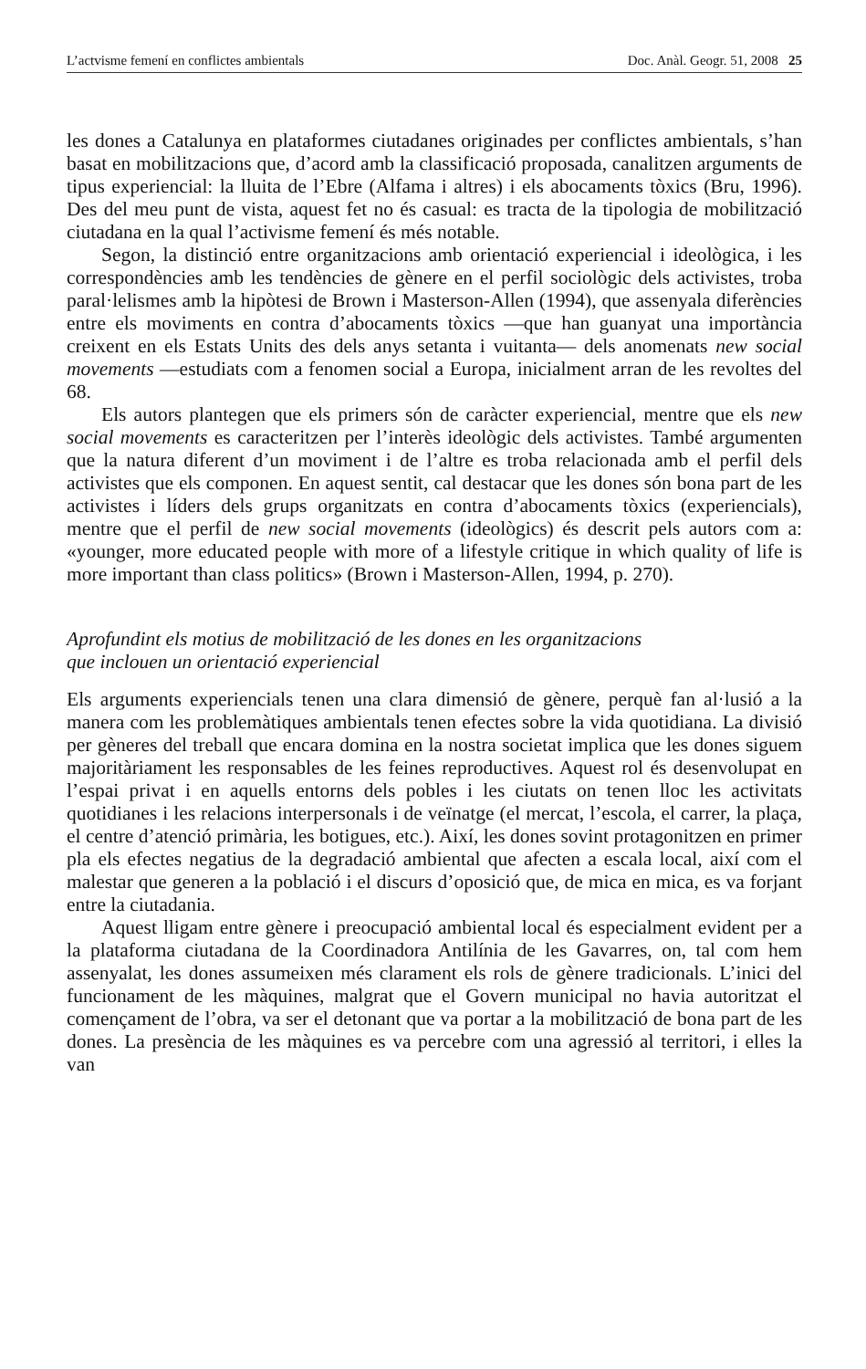L’actvisme femení en conflictes ambientals Doc. Anàl. Geogr. 51, 2008 25
les dones a Catalunya en plataformes ciutadanes originades per conflictes ambientals, s’han basat en mobilitzacions que, d’acord amb la classificació proposada, canalitzen arguments de tipus experiencial: la lluita de l’Ebre (Alfama i altres) i els abocaments tòxics (Bru, 1996). Des del meu punt de vista, aquest fet no és casual: es tracta de la tipologia de mobilització ciutadana en la qual l’activisme femení és més notable.
Segon, la distinció entre organitzacions amb orientació experiencial i ideològica, i les correspondències amb les tendències de gènere en el perfil sociològic dels activistes, troba paral·lelismes amb la hipòtesi de Brown i Masterson-Allen (1994), que assenyala diferències entre els moviments en contra d’abocaments tòxics —que han guanyat una importància creixent en els Estats Units des dels anys setanta i vuitanta— dels anomenats new social movements —estudiats com a fenomen social a Europa, inicialment arran de les revoltes del 68.
Els autors plantegen que els primers són de caràcter experiencial, mentre que els new social movements es caracteritzen per l’interès ideològic dels activistes. També argumenten que la natura diferent d’un moviment i de l’altre es troba relacionada amb el perfil dels activistes que els componen. En aquest sentit, cal destacar que les dones són bona part de les activistes i líders dels grups organitzats en contra d’abocaments tòxics (experiencials), mentre que el perfil de new social movements (ideològics) és descrit pels autors com a: «younger, more educated people with more of a lifestyle critique in which quality of life is more important than class politics» (Brown i Masterson-Allen, 1994, p. 270).
Aprofundint els motius de mobilització de les dones en les organitzacions
que inclouen un orientació experiencial
Els arguments experiencials tenen una clara dimensió de gènere, perquè fan al·lusió a la manera com les problemàtiques ambientals tenen efectes sobre la vida quotidiana. La divisió per gèneres del treball que encara domina en la nostra societat implica que les dones siguem majoritàriament les responsables de les feines reproductives. Aquest rol és desenvolupat en l’espai privat i en aquells entorns dels pobles i les ciutats on tenen lloc les activitats quotidianes i les relacions interpersonals i de veïnatge (el mercat, l’escola, el carrer, la plaça, el centre d’atenció primària, les botigues, etc.). Així, les dones sovint protagonitzen en primer pla els efectes negatius de la degradació ambiental que afecten a escala local, així com el malestar que generen a la població i el discurs d’oposició que, de mica en mica, es va forjant entre la ciutadania.
Aquest lligam entre gènere i preocupació ambiental local és especialment evident per a la plataforma ciutadana de la Coordinadora Antilínia de les Gavarres, on, tal com hem assenyalat, les dones assumeixen més clarament els rols de gènere tradicionals. L’inici del funcionament de les màquines, malgrat que el Govern municipal no havia autoritzat el començament de l’obra, va ser el detonant que va portar a la mobilització de bona part de les dones. La presència de les màquines es va percebre com una agressió al territori, i elles la van